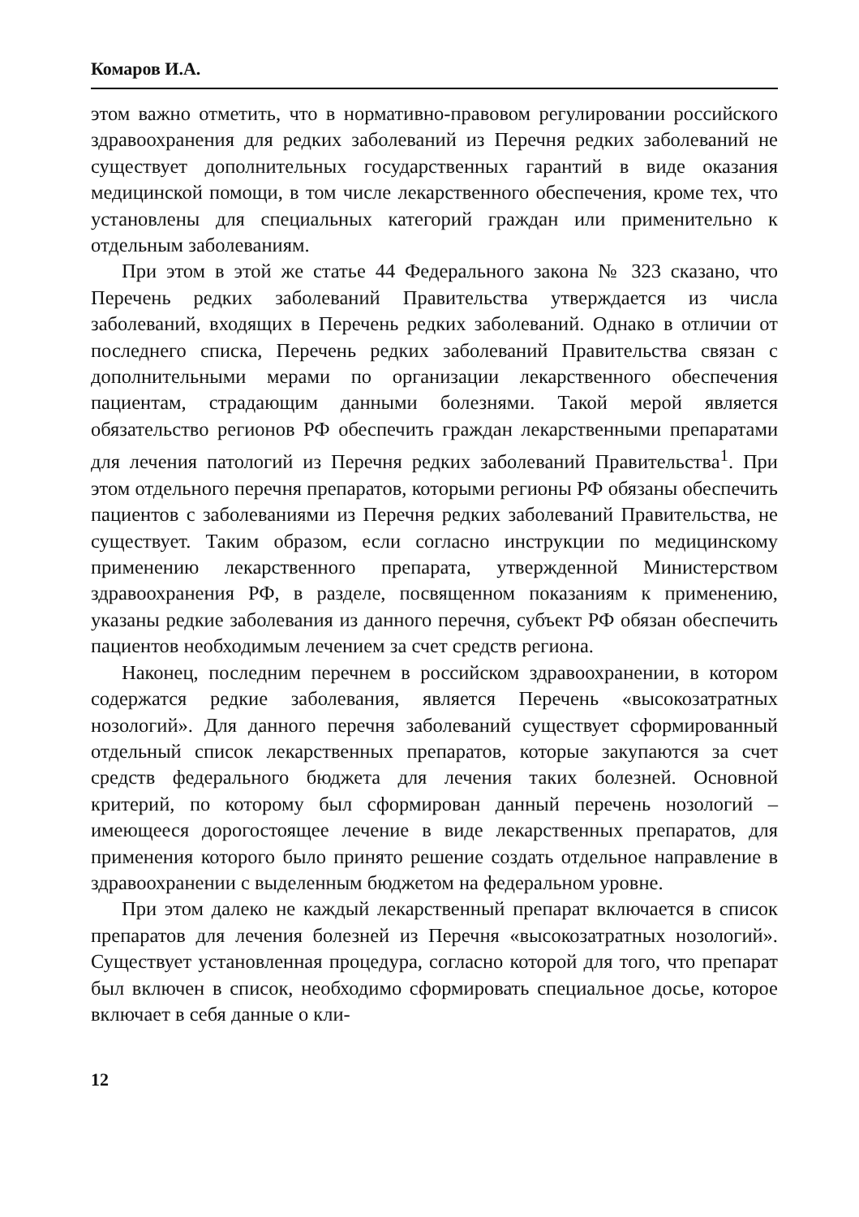Комаров И.А.
этом важно отметить, что в нормативно-правовом регулировании российского здравоохранения для редких заболеваний из Перечня редких заболеваний не существует дополнительных государственных гарантий в виде оказания медицинской помощи, в том числе лекарственного обеспечения, кроме тех, что установлены для специальных категорий граждан или применительно к отдельным заболеваниям.
При этом в этой же статье 44 Федерального закона № 323 сказано, что Перечень редких заболеваний Правительства утверждается из числа заболеваний, входящих в Перечень редких заболеваний. Однако в отличии от последнего списка, Перечень редких заболеваний Правительства связан с дополнительными мерами по организации лекарственного обеспечения пациентам, страдающим данными болезнями. Такой мерой является обязательство регионов РФ обеспечить граждан лекарственными препаратами для лечения патологий из Перечня редких заболеваний Правительства<sup>1</sup>. При этом отдельного перечня препаратов, которыми регионы РФ обязаны обеспечить пациентов с заболеваниями из Перечня редких заболеваний Правительства, не существует. Таким образом, если согласно инструкции по медицинскому применению лекарственного препарата, утвержденной Министерством здравоохранения РФ, в разделе, посвященном показаниям к применению, указаны редкие заболевания из данного перечня, субъект РФ обязан обеспечить пациентов необходимым лечением за счет средств региона.
Наконец, последним перечнем в российском здравоохранении, в котором содержатся редкие заболевания, является Перечень «высокозатратных нозологий». Для данного перечня заболеваний существует сформированный отдельный список лекарственных препаратов, которые закупаются за счет средств федерального бюджета для лечения таких болезней. Основной критерий, по которому был сформирован данный перечень нозологий – имеющееся дорогостоящее лечение в виде лекарственных препаратов, для применения которого было принято решение создать отдельное направление в здравоохранении с выделенным бюджетом на федеральном уровне.
При этом далеко не каждый лекарственный препарат включается в список препаратов для лечения болезней из Перечня «высокозатратных нозологий». Существует установленная процедура, согласно которой для того, что препарат был включен в список, необходимо сформировать специальное досье, которое включает в себя данные о кли-
12